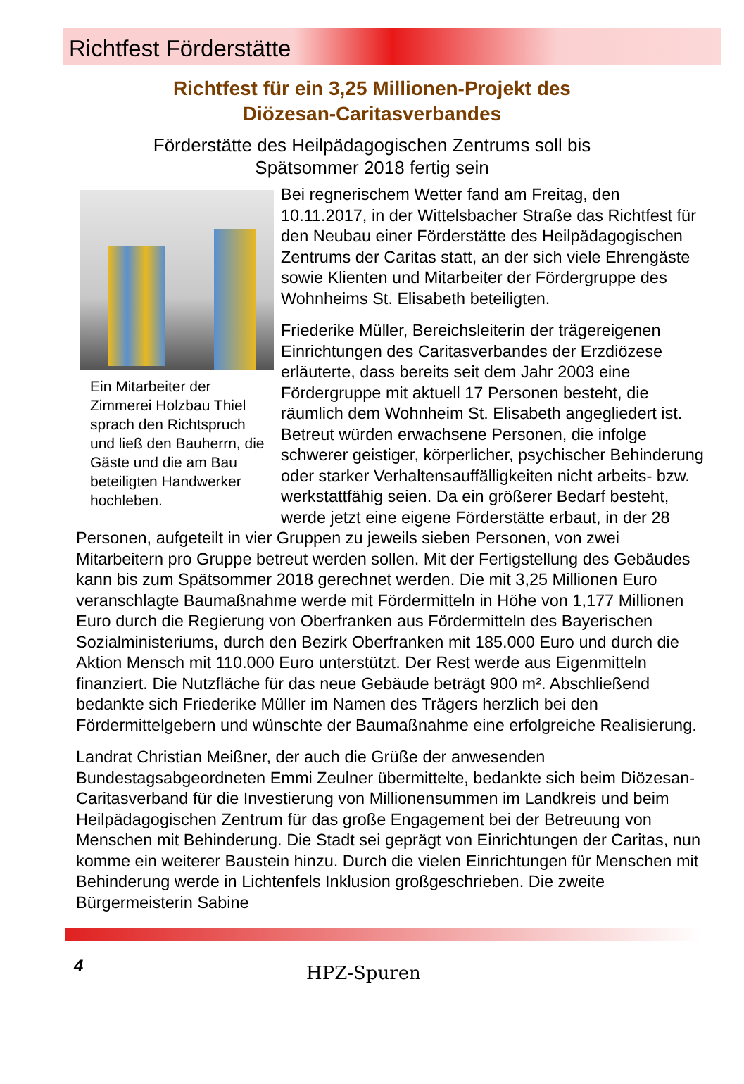Richtfest Förderstätte
Richtfest für ein 3,25 Millionen-Projekt des
Diözesan-Caritasverbandes
Förderstätte des Heilpädagogischen Zentrums soll bis
Spätsommer 2018 fertig sein
Ein Mitarbeiter der Zimmerei Holzbau Thiel sprach den Richtspruch und ließ den Bauherrn, die Gäste und die am Bau beteiligten Handwerker hochleben.
Bei regnerischem Wetter fand am Freitag, den 10.11.2017, in der Wittelsbacher Straße das Richtfest für den Neubau einer Förderstätte des Heilpädagogischen Zentrums der Caritas statt, an der sich viele Ehrengäste sowie Klienten und Mitarbeiter der Fördergruppe des Wohnheims St. Elisabeth beteiligten.
Friederike Müller, Bereichsleiterin der trägereigenen Einrichtungen des Caritasverbandes der Erzdiözese erläuterte, dass bereits seit dem Jahr 2003 eine Fördergruppe mit aktuell 17 Personen besteht, die räumlich dem Wohnheim St. Elisabeth angegliedert ist. Betreut würden erwachsene Personen, die infolge schwerer geistiger, körperlicher, psychischer Behinderung oder starker Verhaltensauffälligkeiten nicht arbeits- bzw. werkstattfähig seien. Da ein größerer Bedarf besteht, werde jetzt eine eigene Förderstätte erbaut, in der 28 Personen, aufgeteilt in vier Gruppen zu jeweils sieben Personen, von zwei Mitarbeitern pro Gruppe betreut werden sollen. Mit der Fertigstellung des Gebäudes kann bis zum Spätsommer 2018 gerechnet werden. Die mit 3,25 Millionen Euro veranschlagte Baumaßnahme werde mit Fördermitteln in Höhe von 1,177 Millionen Euro durch die Regierung von Oberfranken aus Fördermitteln des Bayerischen Sozialministeriums, durch den Bezirk Oberfranken mit 185.000 Euro und durch die Aktion Mensch mit 110.000 Euro unterstützt. Der Rest werde aus Eigenmitteln finanziert. Die Nutzfläche für das neue Gebäude beträgt 900 m². Abschließend bedankte sich Friederike Müller im Namen des Trägers herzlich bei den Fördermittelgebern und wünschte der Baumaßnahme eine erfolgreiche Realisierung.
Landrat Christian Meißner, der auch die Grüße der anwesenden Bundestagsabgeordneten Emmi Zeulner übermittelte, bedankte sich beim Diözesan-Caritasverband für die Investierung von Millionensummen im Landkreis und beim Heilpädagogischen Zentrum für das große Engagement bei der Betreuung von Menschen mit Behinderung. Die Stadt sei geprägt von Einrichtungen der Caritas, nun komme ein weiterer Baustein hinzu. Durch die vielen Einrichtungen für Menschen mit Behinderung werde in Lichtenfels Inklusion großgeschrieben. Die zweite Bürgermeisterin Sabine
4 HPZ-Spuren